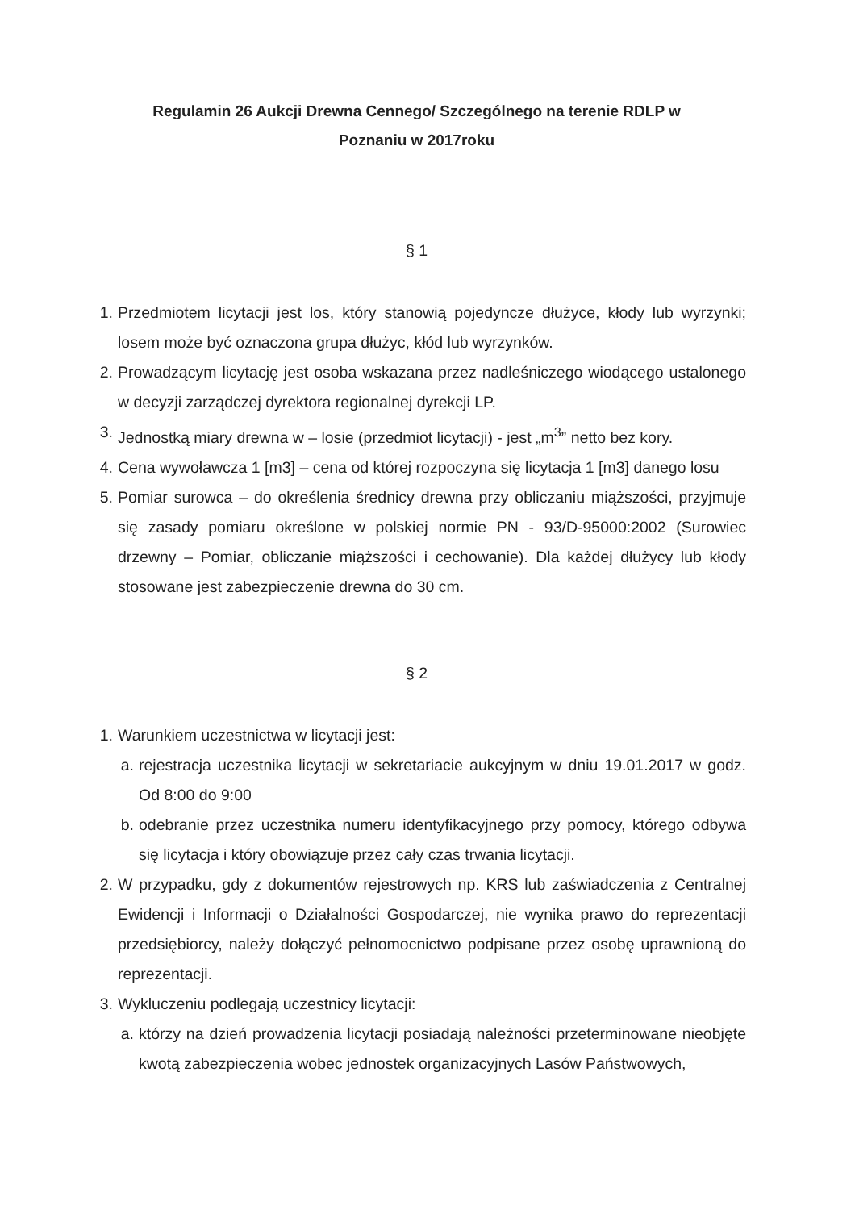Regulamin 26 Aukcji Drewna Cennego/ Szczególnego na terenie RDLP w
Poznaniu w 2017roku
§ 1
1. Przedmiotem licytacji jest los, który stanowią pojedyncze dłużyce, kłody lub wyrzynki; losem może być oznaczona grupa dłużyc, kłód lub wyrzynków.
2. Prowadzącym licytację jest osoba wskazana przez nadleśniczego wiodącego ustalonego w decyzji zarządczej dyrektora regionalnej dyrekcji LP.
3. Jednostką miary drewna w – losie (przedmiot licytacji) - jest „m<sup>3</sup>” netto bez kory.
4. Cena wywoławcza 1 [m3] – cena od której rozpoczyna się licytacja 1 [m3] danego losu
5. Pomiar surowca – do określenia średnicy drewna przy obliczaniu miąższości, przyjmuje się zasady pomiaru określone w polskiej normie PN - 93/D-95000:2002 (Surowiec drzewny – Pomiar, obliczanie miąższości i cechowanie). Dla każdej dłużycy lub kłody stosowane jest zabezpieczenie drewna do 30 cm.
§ 2
1. Warunkiem uczestnictwa w licytacji jest:
a. rejestracja uczestnika licytacji w sekretariacie aukcyjnym w dniu 19.01.2017 w godz. Od 8:00 do 9:00
b. odebranie przez uczestnika numeru identyfikacyjnego przy pomocy, którego odbywa się licytacja i który obowiązuje przez cały czas trwania licytacji.
2. W przypadku, gdy z dokumentów rejestrowych np. KRS lub zaświadczenia z Centralnej Ewidencji i Informacji o Działalności Gospodarczej, nie wynika prawo do reprezentacji przedsiębiorcy, należy dołączyć pełnomocnictwo podpisane przez osobę uprawnioną do reprezentacji.
3. Wykluczeniu podlegają uczestnicy licytacji:
a. którzy na dzień prowadzenia licytacji posiadają należności przeterminowane nieobjęte kwotą zabezpieczenia wobec jednostek organizacyjnych Lasów Państwowych,